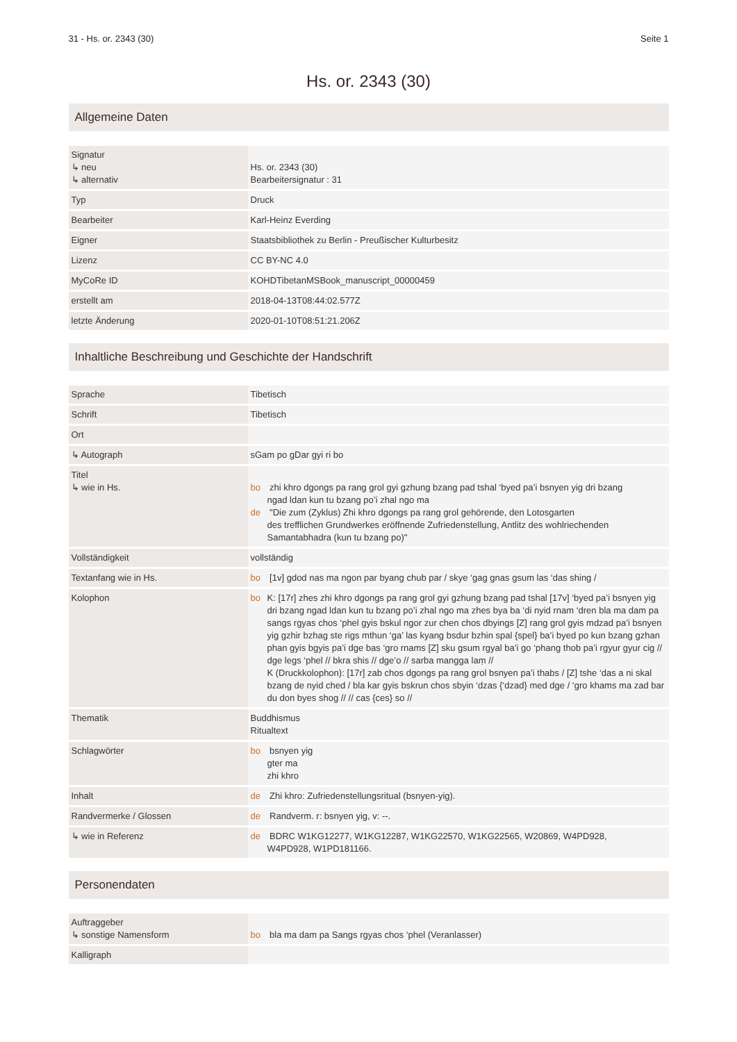31 - Hs. or. 2343 (30) Seite 1
Hs. or. 2343 (30)
Allgemeine Daten
| Signatur ↳ neu ↳ alternativ | Hs. or. 2343 (30) Bearbeitersignatur : 31 |
| Typ | Druck |
| Bearbeiter | Karl-Heinz Everding |
| Eigner | Staatsbibliothek zu Berlin - Preußischer Kulturbesitz |
| Lizenz | CC BY-NC 4.0 |
| MyCoRe ID | KOHDTibetanMSBook_manuscript_00000459 |
| erstellt am | 2018-04-13T08:44:02.577Z |
| letzte Änderung | 2020-01-10T08:51:21.206Z |
Inhaltliche Beschreibung und Geschichte der Handschrift
| Sprache | Tibetisch |
| Schrift | Tibetisch |
| Ort | |
| ↳ Autograph | sGam po gDar gyi ri bo |
| Titel ↳ wie in Hs. | bo zhi khro dgongs pa rang grol gyi gzhung bzang pad tshal ‘byed pa’i bsnyen yig dri bzang ngad ldan kun tu bzang po’i zhal ngo ma de "Die zum (Zyklus) Zhi khro dgongs pa rang grol gehörende, den Lotosgarten des trefflichen Grundwerkes eröffnende Zufriedenstellung, Antlitz des wohlriechenden Samantabhadra (kun tu bzang po)" |
| Vollständigkeit | vollständig |
| Textanfang wie in Hs. | bo [1v] gdod nas ma ngon par byang chub par / skye ‘gag gnas gsum las ‘das shing / |
| Kolophon | bo K: [17r] zhes zhi khro dgongs pa rang grol gyi gzhung bzang pad tshal [17v] ‘byed pa’i bsnyen yig dri bzang ngad ldan kun tu bzang po’i zhal ngo ma zhes bya ba ‘di nyid rnam ‘dren bla ma dam pa sangs rgyas chos ‘phel gyis bskul ngor zur chen chos dbyings [Z] rang grol gyis mdzad pa’i bsnyen yig gzhir bzhag ste rigs mthun ‘ga’ las kyang bsdur bzhin spal {spel} ba’i byed po kun bzang gzhan phan gyis bgyis pa’i dge bas ‘gro rnams [Z] sku gsum rgyal ba’i go ‘phang thob pa’i rgyur gyur cig // dge legs ‘phel // bkra shis // dge’o // sarba mangga laṃ // K (Druckkolophon): [17r] zab chos dgongs pa rang grol bsnyen pa’i thabs / [Z] tshe ‘das a ni skal bzang de nyid ched / bla kar gyis bskrun chos sbyin ‘dzas {‘dzad} med dge / ‘gro khams ma zad bar du don byes shog // // cas {ces} so // |
| Thematik | Buddhismus Ritualtext |
| Schlagwörter | bo bsnyen yig gter ma zhi khro |
| Inhalt | de Zhi khro: Zufriedenstellungsritual (bsnyen-yig). |
| Randvermerke / Glossen | de Randverm. r: bsnyen yig, v: --. |
| ↳ wie in Referenz | de BDRC W1KG12277, W1KG12287, W1KG22570, W1KG22565, W20869, W4PD928, W4PD928, W1PD181166. |
Personendaten
| Auftraggeber ↳ sonstige Namensform | bo bla ma dam pa Sangs rgyas chos ‘phel (Veranlasser) |
| Kalligraph | |